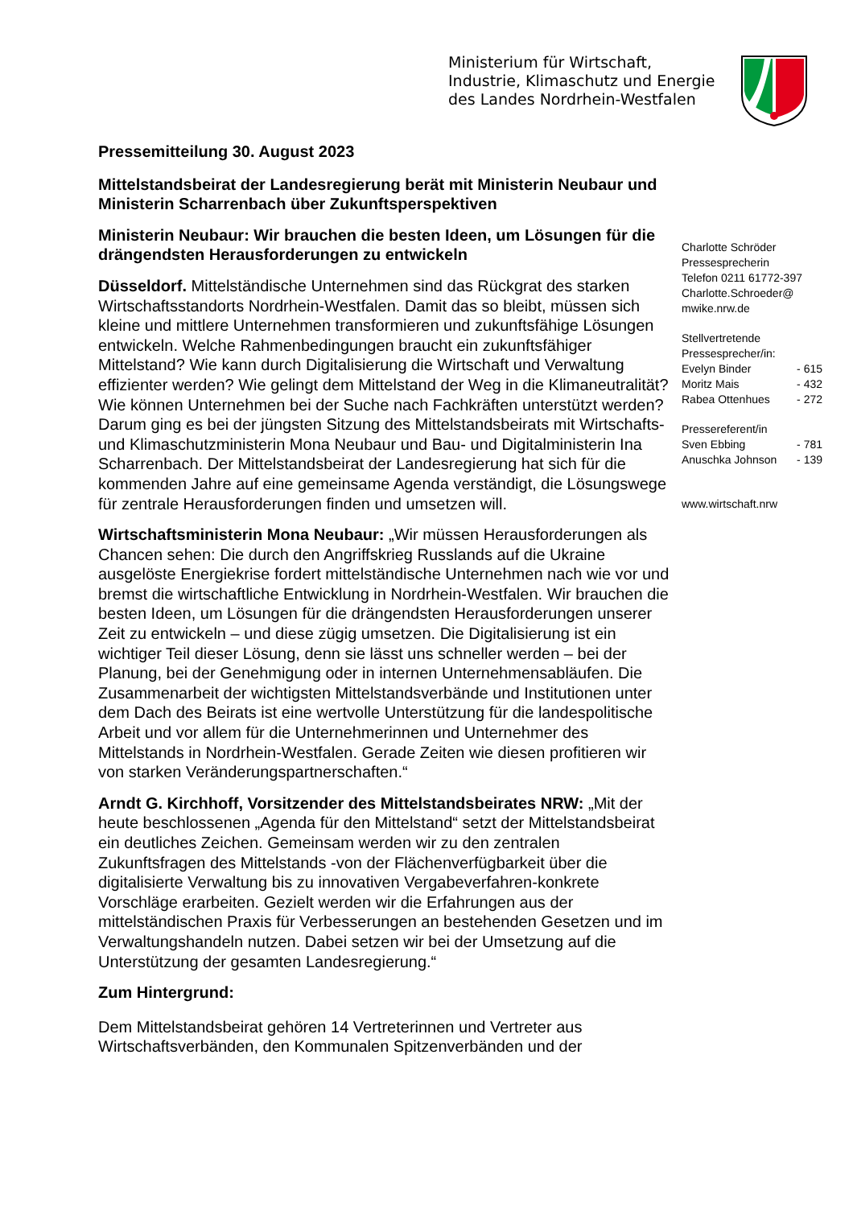Ministerium für Wirtschaft,
Industrie, Klimaschutz und Energie
des Landes Nordrhein-Westfalen
Pressemitteilung 30. August 2023
Mittelstandsbeirat der Landesregierung berät mit Ministerin Neubaur und Ministerin Scharrenbach über Zukunftsperspektiven
Ministerin Neubaur: Wir brauchen die besten Ideen, um Lösungen für die drängendsten Herausforderungen zu entwickeln
Düsseldorf. Mittelständische Unternehmen sind das Rückgrat des starken Wirtschaftsstandorts Nordrhein-Westfalen. Damit das so bleibt, müssen sich kleine und mittlere Unternehmen transformieren und zukunftsfähige Lösungen entwickeln. Welche Rahmenbedingungen braucht ein zukunftsfähiger Mittelstand? Wie kann durch Digitalisierung die Wirtschaft und Verwaltung effizienter werden? Wie gelingt dem Mittelstand der Weg in die Klimaneutralität? Wie können Unternehmen bei der Suche nach Fachkräften unterstützt werden? Darum ging es bei der jüngsten Sitzung des Mittelstandsbeirats mit Wirtschafts- und Klimaschutzministerin Mona Neubaur und Bau- und Digitalministerin Ina Scharrenbach. Der Mittelstandsbeirat der Landesregierung hat sich für die kommenden Jahre auf eine gemeinsame Agenda verständigt, die Lösungswege für zentrale Herausforderungen finden und umsetzen will.
Wirtschaftsministerin Mona Neubaur: „Wir müssen Herausforderungen als Chancen sehen: Die durch den Angriffskrieg Russlands auf die Ukraine ausgelöste Energiekrise fordert mittelständische Unternehmen nach wie vor und bremst die wirtschaftliche Entwicklung in Nordrhein-Westfalen. Wir brauchen die besten Ideen, um Lösungen für die drängendsten Herausforderungen unserer Zeit zu entwickeln – und diese zügig umsetzen. Die Digitalisierung ist ein wichtiger Teil dieser Lösung, denn sie lässt uns schneller werden – bei der Planung, bei der Genehmigung oder in internen Unternehmensabläufen. Die Zusammenarbeit der wichtigsten Mittelstandsverbände und Institutionen unter dem Dach des Beirats ist eine wertvolle Unterstützung für die landespolitische Arbeit und vor allem für die Unternehmerinnen und Unternehmer des Mittelstands in Nordrhein-Westfalen. Gerade Zeiten wie diesen profitieren wir von starken Veränderungspartnerschaften.“
Arndt G. Kirchhoff, Vorsitzender des Mittelstandsbeirates NRW: „Mit der heute beschlossenen „Agenda für den Mittelstand“ setzt der Mittelstandsbeirat ein deutliches Zeichen. Gemeinsam werden wir zu den zentralen Zukunftsfragen des Mittelstands -von der Flächenverfügbarkeit über die digitalisierte Verwaltung bis zu innovativen Vergabeverfahren-konkrete Vorschläge erarbeiten. Gezielt werden wir die Erfahrungen aus der mittelständischen Praxis für Verbesserungen an bestehenden Gesetzen und im Verwaltungshandeln nutzen. Dabei setzen wir bei der Umsetzung auf die Unterstützung der gesamten Landesregierung.“
Zum Hintergrund:
Dem Mittelstandsbeirat gehören 14 Vertreterinnen und Vertreter aus Wirtschaftsverbänden, den Kommunalen Spitzenverbänden und der
Charlotte Schröder
Pressesprecherin
Telefon 0211 61772-397
Charlotte.Schroeder@
mwike.nrw.de
Stellvertretende
Pressesprecher/in:
Evelyn Binder - 615
Moritz Mais - 432
Rabea Ottenhues - 272
Pressereferent/in
Sven Ebbing - 781
Anuschka Johnson - 139
www.wirtschaft.nrw